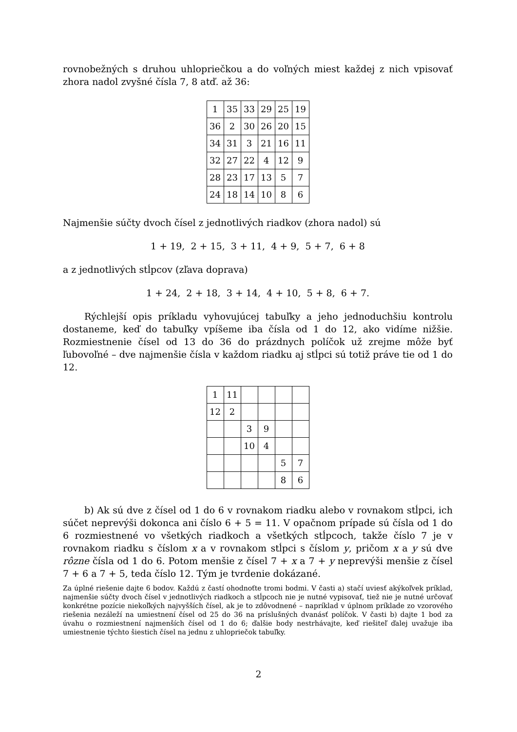rovnobežných s druhou uhlopriečkou a do voľných miest každej z nich vpisovať zhora nadol zvyšné čísla 7, 8 atď. až 36:
| 1 | 35 | 33 | 29 | 25 | 19 |
| 36 | 2 | 30 | 26 | 20 | 15 |
| 34 | 31 | 3 | 21 | 16 | 11 |
| 32 | 27 | 22 | 4 | 12 | 9 |
| 28 | 23 | 17 | 13 | 5 | 7 |
| 24 | 18 | 14 | 10 | 8 | 6 |
Najmenšie súčty dvoch čísel z jednotlivých riadkov (zhora nadol) sú
1 + 19, 2 + 15, 3 + 11, 4 + 9, 5 + 7, 6 + 8
a z jednotlivých stĺpcov (zľava doprava)
1 + 24, 2 + 18, 3 + 14, 4 + 10, 5 + 8, 6 + 7.
Rýchlejší opis príkladu vyhovujúcej tabuľky a jeho jednoduchšiu kontrolu dostaneme, keď do tabuľky vpíšeme iba čísla od 1 do 12, ako vidíme nižšie. Rozmiestnenie čísel od 13 do 36 do prázdnych políčok už zrejme môže byť ľubovoľné – dve najmenšie čísla v každom riadku aj stĺpci sú totiž práve tie od 1 do 12.
| 1 | 11 | | | | |
| 12 | 2 | | | | |
| | | 3 | 9 | | |
| | | 10 | 4 | | |
| | | | | 5 | 7 |
| | | | | 8 | 6 |
b) Ak sú dve z čísel od 1 do 6 v rovnakom riadku alebo v rovnakom stĺpci, ich súčet neprevýši dokonca ani číslo 6 + 5 = 11. V opačnom prípade sú čísla od 1 do 6 rozmiestnené vo všetkých riadkoch a všetkých stĺpcoch, takže číslo 7 je v rovnakom riadku s číslom x a v rovnakom stĺpci s číslom y, pričom x a y sú dve rôzne čísla od 1 do 6. Potom menšie z čísel 7 + x a 7 + y neprevýši menšie z čísel 7 + 6 a 7 + 5, teda číslo 12. Tým je tvrdenie dokázané.
Za úplné riešenie dajte 6 bodov. Každú z častí ohodnoťte tromi bodmi. V časti a) stačí uviesť akýkoľvek príklad, najmenšie súčty dvoch čísel v jednotlivých riadkoch a stĺpcoch nie je nutné vypisovať, tiež nie je nutné určovať konkrétne pozície niekoľkých najvyšších čísel, ak je to zdôvodnené – napríklad v úplnom príklade zo vzorového riešenia nezáleží na umiestnení čísel od 25 do 36 na príslušných dvanásť políčok. V časti b) dajte 1 bod za úvahu o rozmiestnení najmenších čísel od 1 do 6; ďalšie body nestrhávajte, keď riešiteľ ďalej uvažuje iba umiestnenie týchto šiestich čísel na jednu z uhlopriečok tabuľky.
2